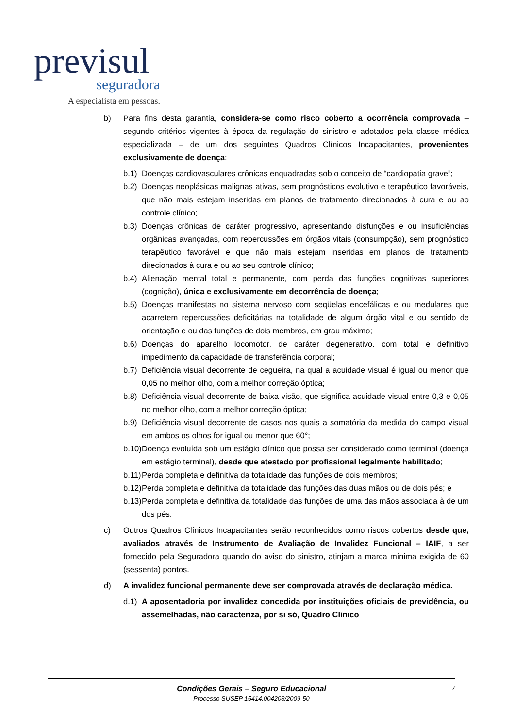previsul
seguradora
A especialista em pessoas.
b) Para fins desta garantia, considera-se como risco coberto a ocorrência comprovada – segundo critérios vigentes à época da regulação do sinistro e adotados pela classe médica especializada – de um dos seguintes Quadros Clínicos Incapacitantes, provenientes exclusivamente de doença:
b.1)
Doenças cardiovasculares crônicas enquadradas sob o conceito de “cardiopatia grave”;
b.2)
Doenças neoplásicas malignas ativas, sem prognósticos evolutivo e terapêutico favoráveis, que não mais estejam inseridas em planos de tratamento direcionados à cura e ou ao controle clínico;
b.3)
Doenças crônicas de caráter progressivo, apresentando disfunções e ou insuficiências orgânicas avançadas, com repercussões em órgãos vitais (consumpção), sem prognóstico terapêutico favorável e que não mais estejam inseridas em planos de tratamento direcionados à cura e ou ao seu controle clínico;
b.4)
Alienação mental total e permanente, com perda das funções cognitivas superiores (cognição), única e exclusivamente em decorrência de doença;
b.5)
Doenças manifestas no sistema nervoso com seqüelas encefálicas e ou medulares que acarretem repercussões deficitárias na totalidade de algum órgão vital e ou sentido de orientação e ou das funções de dois membros, em grau máximo;
b.6)
Doenças do aparelho locomotor, de caráter degenerativo, com total e definitivo impedimento da capacidade de transferência corporal;
b.7)
Deficiência visual decorrente de cegueira, na qual a acuidade visual é igual ou menor que 0,05 no melhor olho, com a melhor correção óptica;
b.8)
Deficiência visual decorrente de baixa visão, que significa acuidade visual entre 0,3 e 0,05 no melhor olho, com a melhor correção óptica;
b.9)
Deficiência visual decorrente de casos nos quais a somatória da medida do campo visual em ambos os olhos for igual ou menor que 60°;
b.10)
Doença evoluída sob um estágio clínico que possa ser considerado como terminal (doença em estágio terminal), desde que atestado por profissional legalmente habilitado;
b.11)
Perda completa e definitiva da totalidade das funções de dois membros;
b.12)
Perda completa e definitiva da totalidade das funções das duas mãos ou de dois pés; e
b.13)
Perda completa e definitiva da totalidade das funções de uma das mãos associada à de um dos pés.
c) Outros Quadros Clínicos Incapacitantes serão reconhecidos como riscos cobertos desde que, avaliados através de Instrumento de Avaliação de Invalidez Funcional – IAIF, a ser fornecido pela Seguradora quando do aviso do sinistro, atinjam a marca mínima exigida de 60 (sessenta) pontos.
d) A invalidez funcional permanente deve ser comprovada através de declaração médica.
d.1)
A aposentadoria por invalidez concedida por instituições oficiais de previdência, ou assemelhadas, não caracteriza, por si só, Quadro Clínico
Condições Gerais – Seguro Educacional
Processo SUSEP 15414.004208/2009-50
7